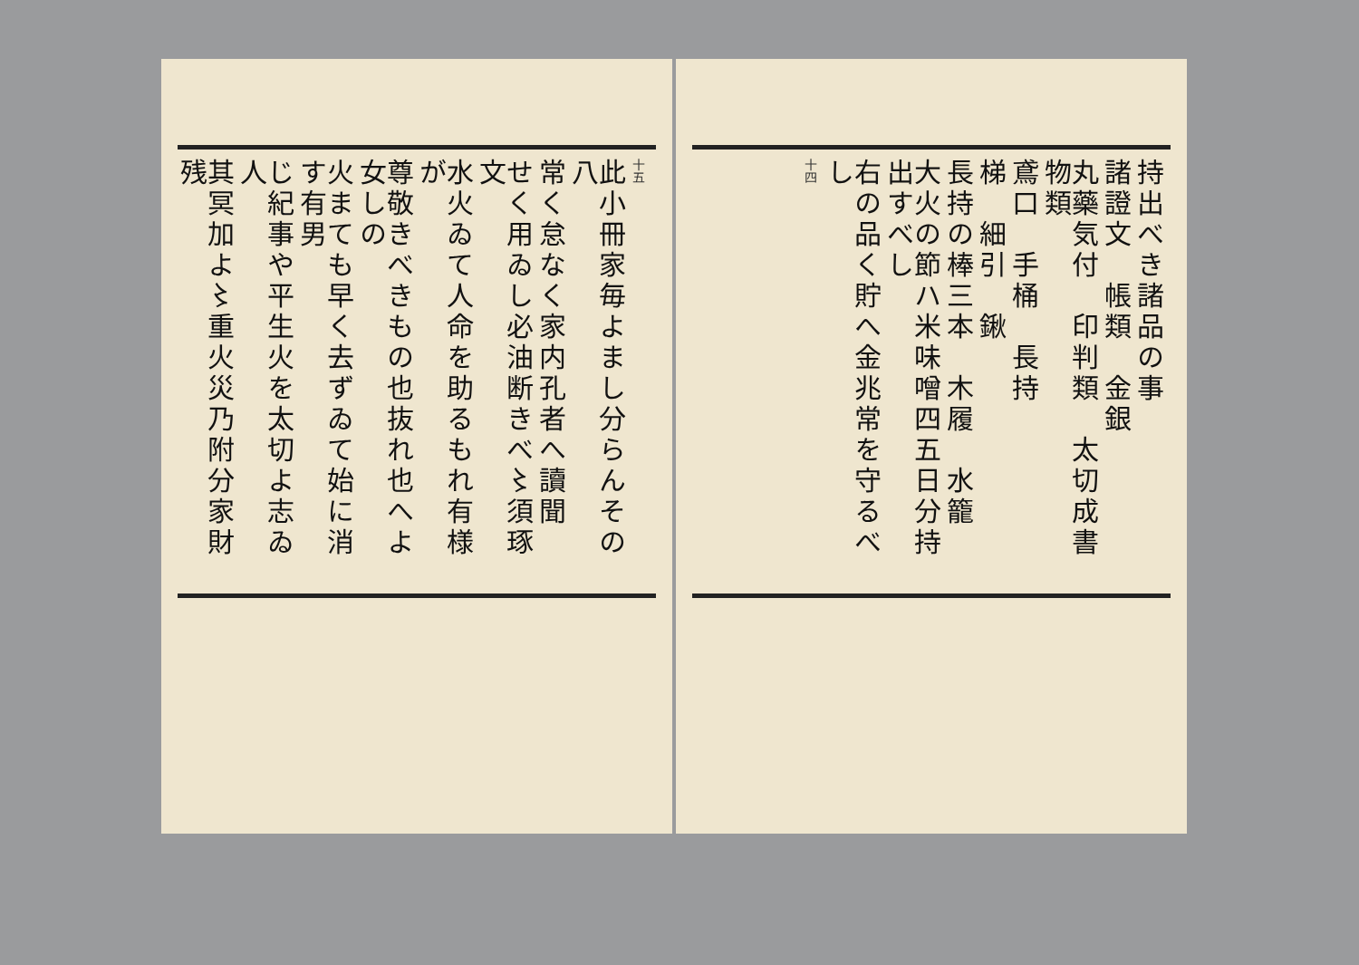十五
此小冊家毎よまし分らんその八
常く怠なく家内孔者へ讀聞
せく用ゐし必油断きべ〻須琢文
水火ゐて人命を助るもれ有様が
尊敬きべきもの也抜れ也へよ女しの
火まても早く去ずゐて始に消す有男
じ紀事や平生火を太切よ志ゐ人
其冥加よ〻重火災乃附分家財残
持出べき諸品の事
諸證文　帳類　金銀
丸藥気付　印判類　太切成書物類
鳶口　手桶　長持
梯　細引　鍬
長持の棒三本　木履　水籠
大火の節ハ米味噌四五日分持出すべし
右の品く貯へ金兆常を守るべし
十四